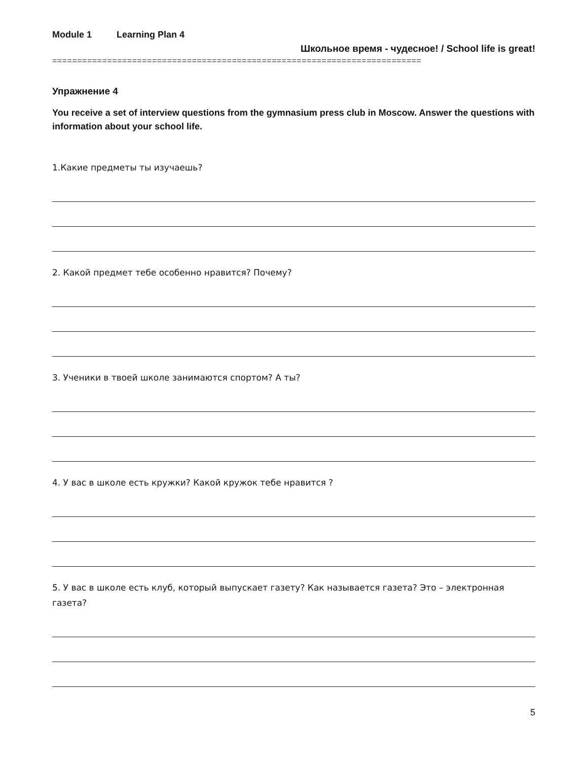Module 1 Learning Plan 4
Школьное время - чудесное! / School life is great!
==========================================================================
Упражнение 4
You receive a set of interview questions from the gymnasium press club in Moscow. Answer the questions with information about your school life.
1.Какие предметы ты изучаешь?
2. Какой предмет тебе особенно нравится? Почему?
3. Ученики в твоей школе занимаются спортом? А ты?
4. У вас в школе есть кружки? Какой кружок тебе нравится ?
5. У вас в школе есть клуб, который выпускает газету? Как называется газета? Это – электронная газета?
5